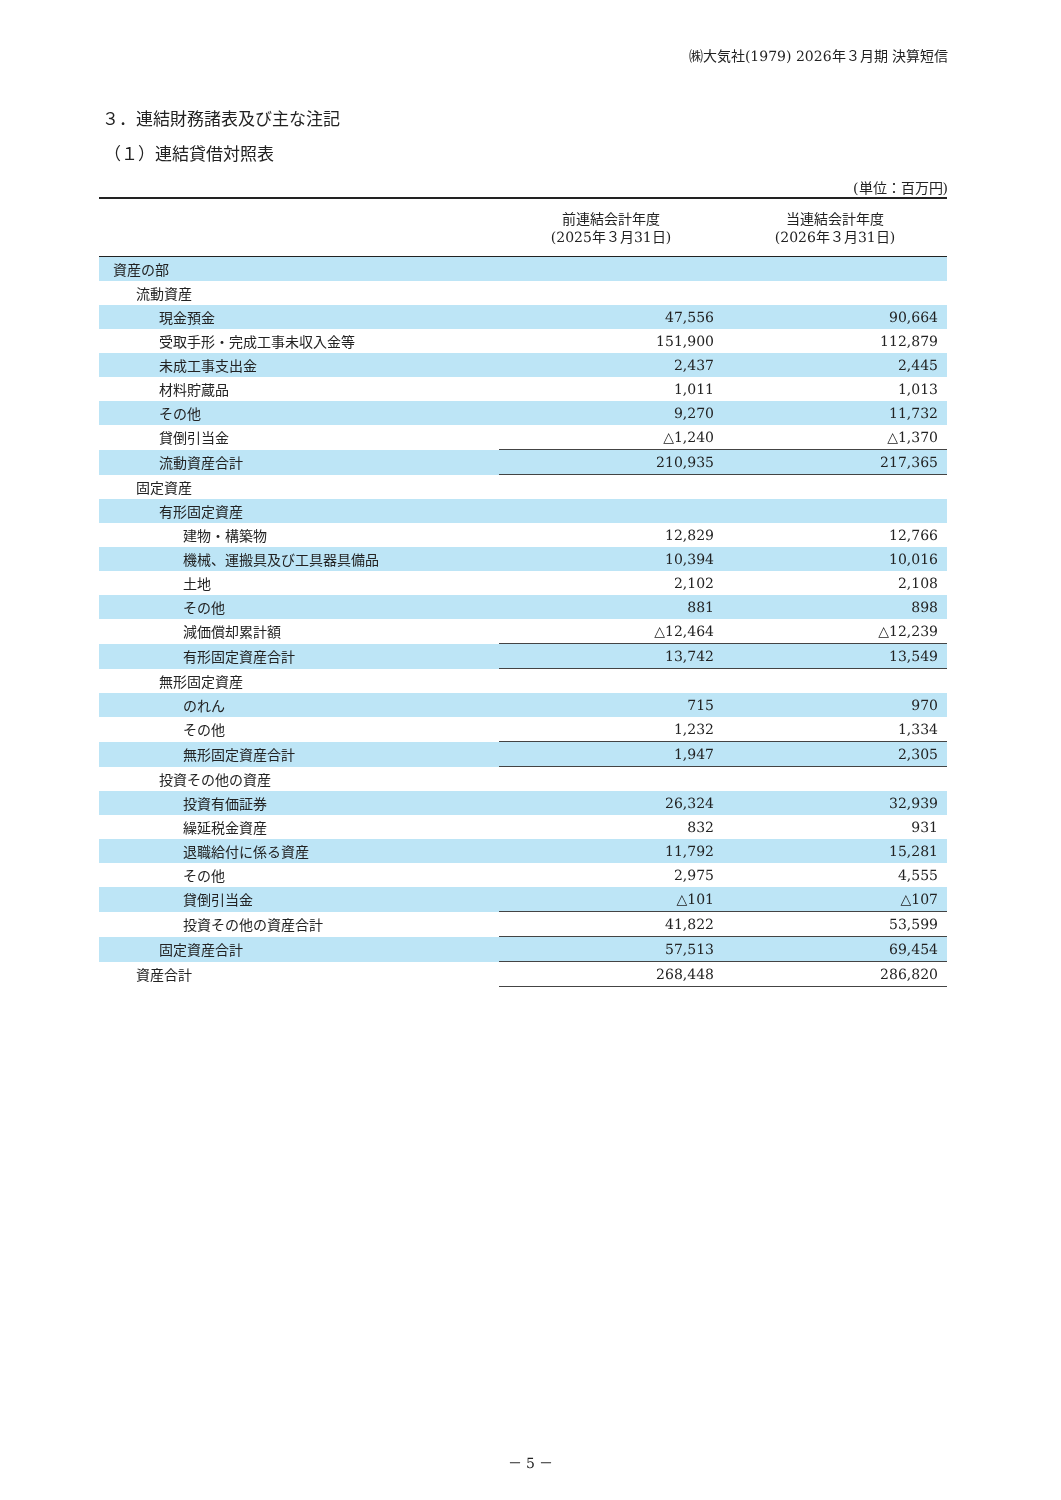㈱大気社(1979) 2026年３月期 決算短信
３．連結財務諸表及び主な注記
（１）連結貸借対照表
(単位：百万円)
| | 前連結会計年度 (2025年３月31日) | 当連結会計年度 (2026年３月31日) |
| --- | --- | --- |
| 資産の部 | | |
| 流動資産 | | |
| 現金預金 | 47,556 | 90,664 |
| 受取手形・完成工事未収入金等 | 151,900 | 112,879 |
| 未成工事支出金 | 2,437 | 2,445 |
| 材料貯蔵品 | 1,011 | 1,013 |
| その他 | 9,270 | 11,732 |
| 貸倒引当金 | △1,240 | △1,370 |
| 流動資産合計 | 210,935 | 217,365 |
| 固定資産 | | |
| 有形固定資産 | | |
| 建物・構築物 | 12,829 | 12,766 |
| 機械、運搬具及び工具器具備品 | 10,394 | 10,016 |
| 土地 | 2,102 | 2,108 |
| その他 | 881 | 898 |
| 減価償却累計額 | △12,464 | △12,239 |
| 有形固定資産合計 | 13,742 | 13,549 |
| 無形固定資産 | | |
| のれん | 715 | 970 |
| その他 | 1,232 | 1,334 |
| 無形固定資産合計 | 1,947 | 2,305 |
| 投資その他の資産 | | |
| 投資有価証券 | 26,324 | 32,939 |
| 繰延税金資産 | 832 | 931 |
| 退職給付に係る資産 | 11,792 | 15,281 |
| その他 | 2,975 | 4,555 |
| 貸倒引当金 | △101 | △107 |
| 投資その他の資産合計 | 41,822 | 53,599 |
| 固定資産合計 | 57,513 | 69,454 |
| 資産合計 | 268,448 | 286,820 |
－ 5 －